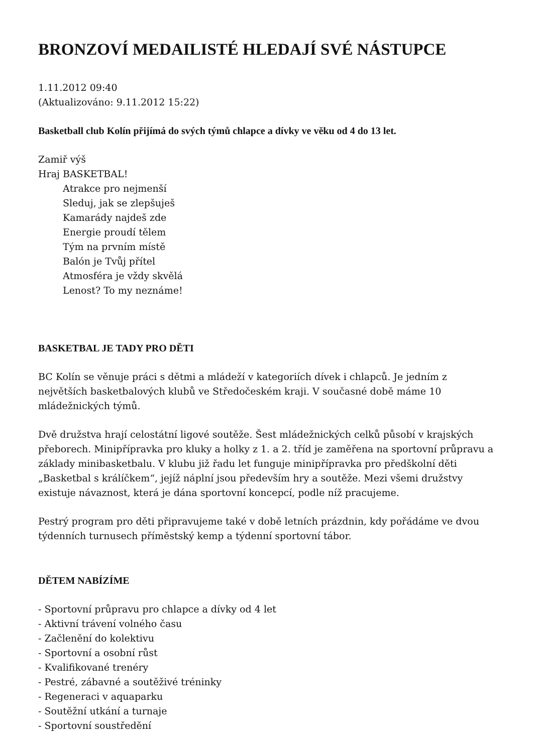BRONZOVÍ MEDAILISTÉ HLEDAJÍ SVÉ NÁSTUPCE
1.11.2012 09:40
(Aktualizováno: 9.11.2012 15:22)
Basketball club Kolín přijímá do svých týmů chlapce a dívky ve věku od 4 do 13 let.
Zamiř výš
Hraj BASKETBAL!
Atrakce pro nejmenší
Sleduj, jak se zlepšuješ
Kamarády najdeš zde
Energie proudí tělem
Tým na prvním místě
Balón je Tvůj přítel
Atmosféra je vždy skvělá
Lenost? To my neznáme!
BASKETBAL JE TADY PRO DĚTI
BC Kolín se věnuje práci s dětmi a mládeží v kategoriích dívek i chlapců. Je jedním z největších basketbalových klubů ve Středočeském kraji. V současné době máme 10 mládežnických týmů.
Dvě družstva hrají celostátní ligové soutěže. Šest mládežnických celků působí v krajských přeborech. Minipřípravka pro kluky a holky z 1. a 2. tříd je zaměřena na sportovní průpravu a základy minibasketbalu. V klubu již řadu let funguje minipřípravka pro předškolní děti „Basketbal s králíčkem“, jejíž náplní jsou především hry a soutěže. Mezi všemi družstvy existuje návaznost, která je dána sportovní koncepcí, podle níž pracujeme.
Pestrý program pro děti připravujeme také v době letních prázdnin, kdy pořádáme ve dvou týdenních turnusech příměstský kemp a týdenní sportovní tábor.
DĚTEM NABÍZÍME
- Sportovní průpravu pro chlapce a dívky od 4 let
- Aktivní trávení volného času
- Začlenění do kolektivu
- Sportovní a osobní růst
- Kvalifikované trenéry
- Pestré, zábavné a soutěživé tréninky
- Regeneraci v aquaparku
- Soutěžní utkání a turnaje
- Sportovní soustředění